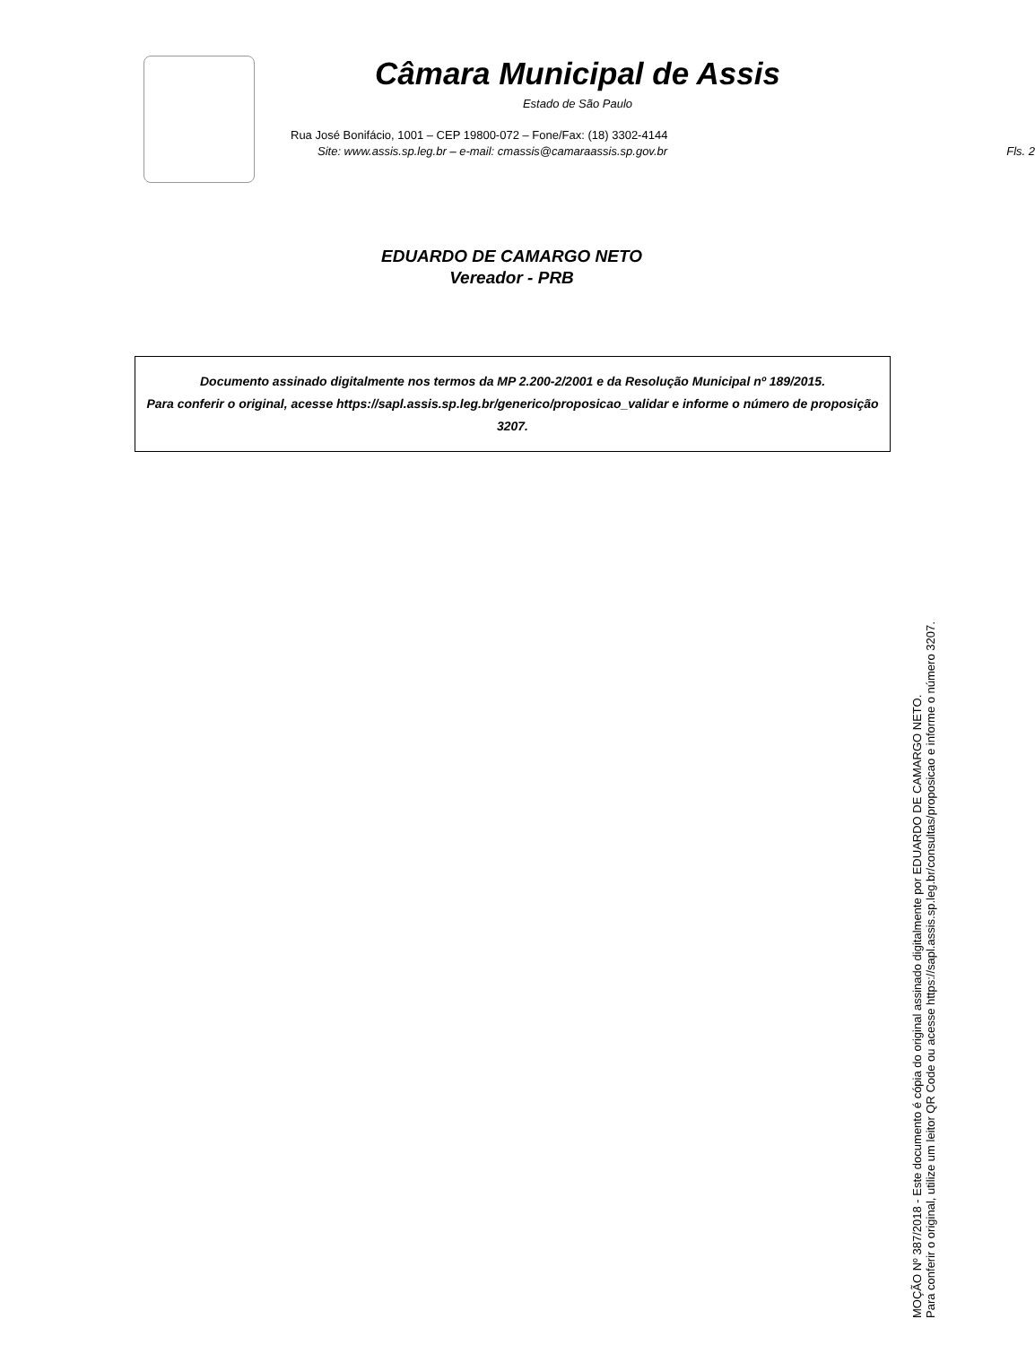Câmara Municipal de Assis
Estado de São Paulo
Rua José Bonifácio, 1001 – CEP 19800-072 – Fone/Fax: (18) 3302-4144
Site: www.assis.sp.leg.br – e-mail: cmassis@camaraassis.sp.gov.br Fls. 2
EDUARDO DE CAMARGO NETO
Vereador - PRB
Documento assinado digitalmente nos termos da MP 2.200-2/2001 e da Resolução Municipal nº 189/2015.
Para conferir o original, acesse https://sapl.assis.sp.leg.br/generico/proposicao_validar e informe o número de proposição 3207.
MOÇÃO Nº 387/2018 - Este documento é cópia do original assinado digitalmente por EDUARDO DE CAMARGO NETO.
Para conferir o original, utilize um leitor QR Code ou acesse https://sapl.assis.sp.leg.br/consultas/proposicao e informe o número 3207.